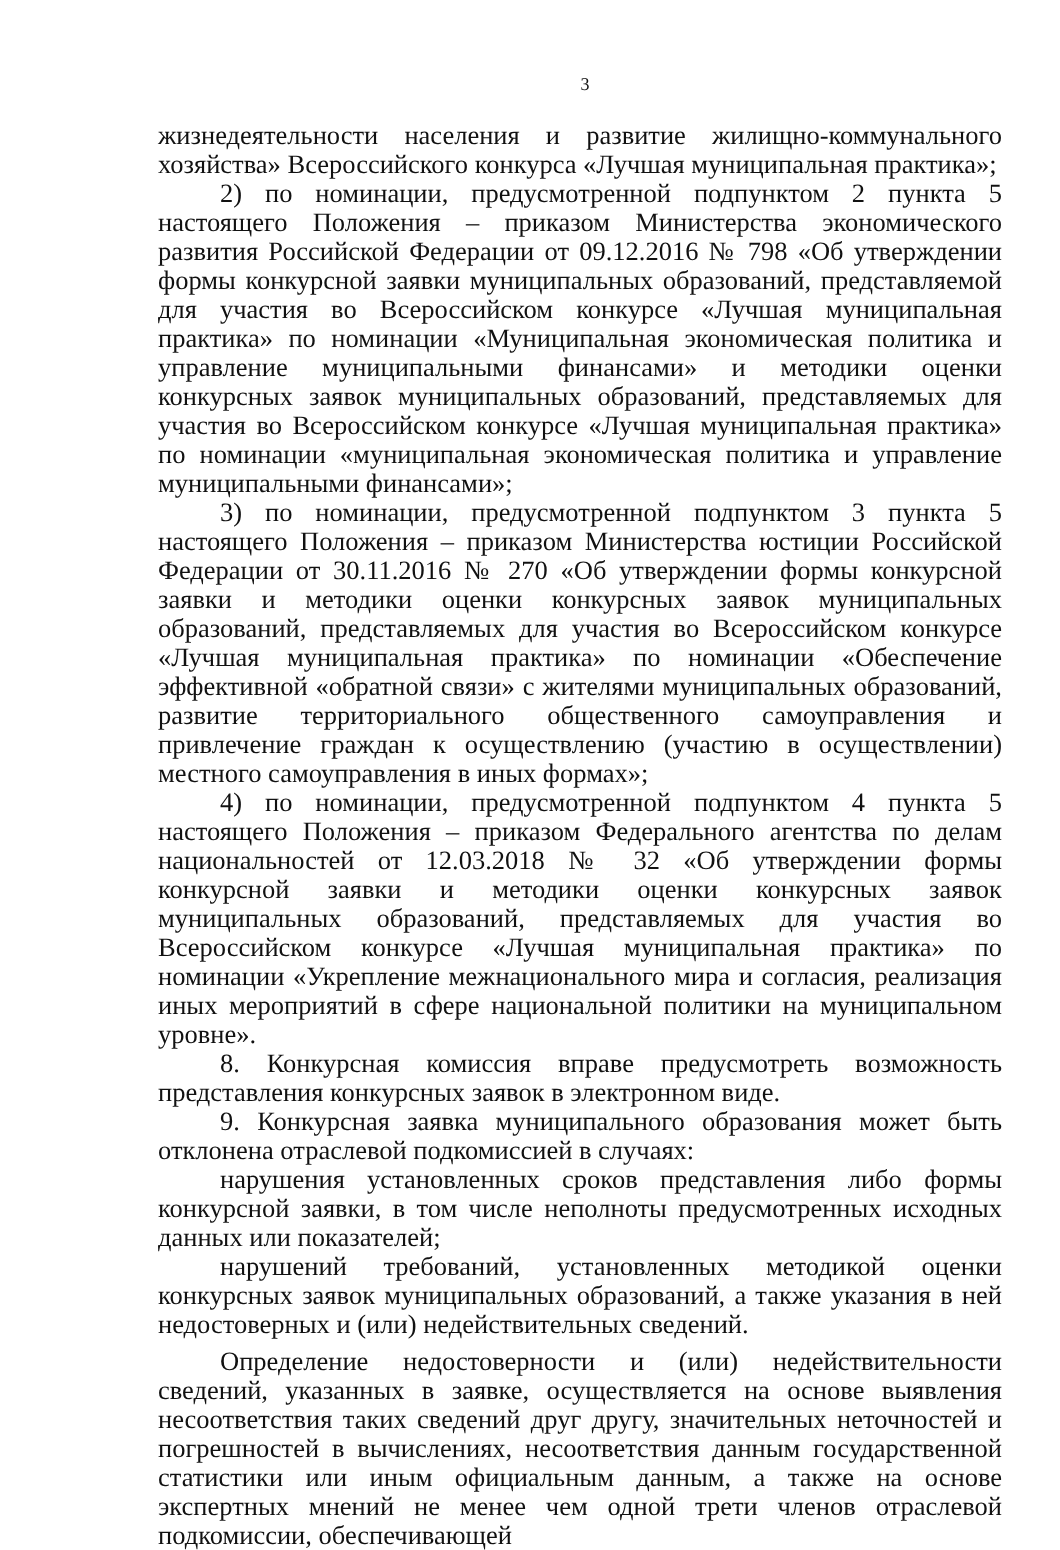3
жизнедеятельности населения и развитие жилищно-коммунального хозяйства» Всероссийского конкурса «Лучшая муниципальная практика»;
2) по номинации, предусмотренной подпунктом 2 пункта 5 настоящего Положения – приказом Министерства экономического развития Российской Федерации от 09.12.2016 № 798 «Об утверждении формы конкурсной заявки муниципальных образований, представляемой для участия во Всероссийском конкурсе «Лучшая муниципальная практика» по номинации «Муниципальная экономическая политика и управление муниципальными финансами» и методики оценки конкурсных заявок муниципальных образований, представляемых для участия во Всероссийском конкурсе «Лучшая муниципальная практика» по номинации «муниципальная экономическая политика и управление муниципальными финансами»;
3) по номинации, предусмотренной подпунктом 3 пункта 5 настоящего Положения – приказом Министерства юстиции Российской Федерации от 30.11.2016 № 270 «Об утверждении формы конкурсной заявки и методики оценки конкурсных заявок муниципальных образований, представляемых для участия во Всероссийском конкурсе «Лучшая муниципальная практика» по номинации «Обеспечение эффективной «обратной связи» с жителями муниципальных образований, развитие территориального общественного самоуправления и привлечение граждан к осуществлению (участию в осуществлении) местного самоуправления в иных формах»;
4) по номинации, предусмотренной подпунктом 4 пункта 5 настоящего Положения – приказом Федерального агентства по делам национальностей от 12.03.2018 № 32 «Об утверждении формы конкурсной заявки и методики оценки конкурсных заявок муниципальных образований, представляемых для участия во Всероссийском конкурсе «Лучшая муниципальная практика» по номинации «Укрепление межнационального мира и согласия, реализация иных мероприятий в сфере национальной политики на муниципальном уровне».
8. Конкурсная комиссия вправе предусмотреть возможность представления конкурсных заявок в электронном виде.
9. Конкурсная заявка муниципального образования может быть отклонена отраслевой подкомиссией в случаях:
нарушения установленных сроков представления либо формы конкурсной заявки, в том числе неполноты предусмотренных исходных данных или показателей;
нарушений требований, установленных методикой оценки конкурсных заявок муниципальных образований, а также указания в ней недостоверных и (или) недействительных сведений.
Определение недостоверности и (или) недействительности сведений, указанных в заявке, осуществляется на основе выявления несоответствия таких сведений друг другу, значительных неточностей и погрешностей в вычислениях, несоответствия данным государственной статистики или иным официальным данным, а также на основе экспертных мнений не менее чем одной трети членов отраслевой подкомиссии, обеспечивающей